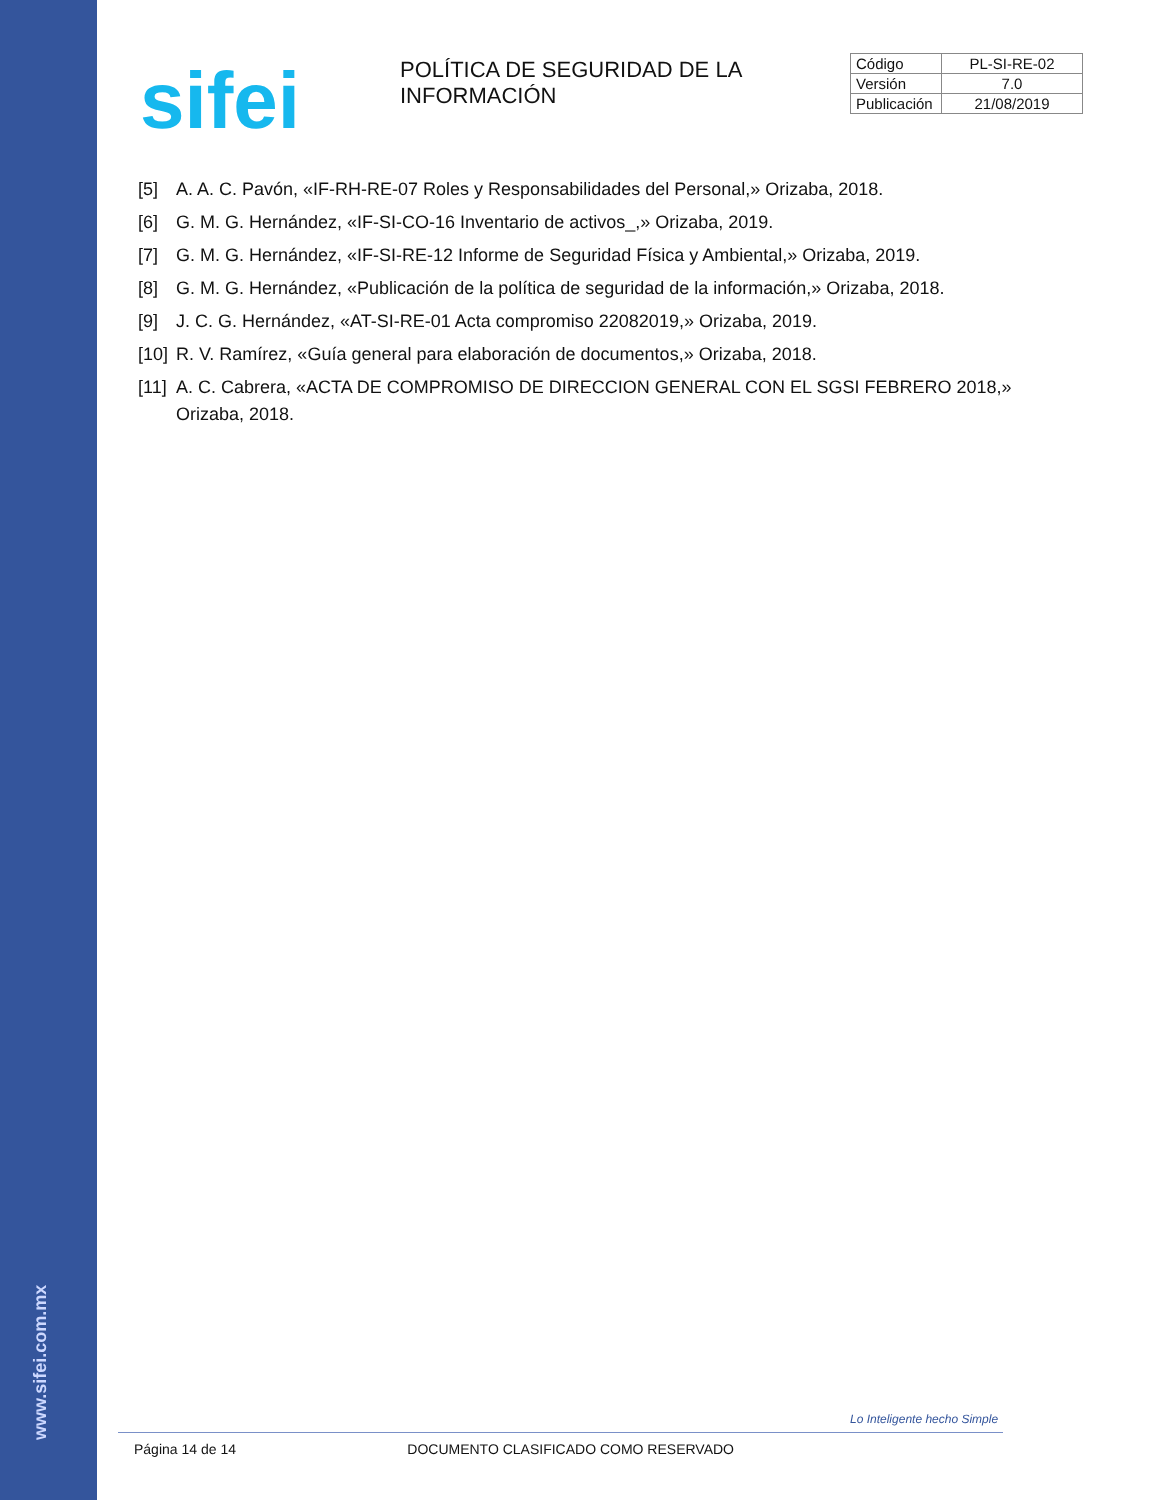www.sifei.com.mx
sifei
POLÍTICA DE SEGURIDAD DE LA INFORMACIÓN
| Código | PL-SI-RE-02 |
| Versión | 7.0 |
| Publicación | 21/08/2019 |
[5] A. A. C. Pavón, «IF-RH-RE-07 Roles y Responsabilidades del Personal,» Orizaba, 2018.
[6] G. M. G. Hernández, «IF-SI-CO-16 Inventario de activos_,» Orizaba, 2019.
[7] G. M. G. Hernández, «IF-SI-RE-12 Informe de Seguridad Física y Ambiental,» Orizaba, 2019.
[8] G. M. G. Hernández, «Publicación de la política de seguridad de la información,» Orizaba, 2018.
[9] J. C. G. Hernández, «AT-SI-RE-01 Acta compromiso 22082019,» Orizaba, 2019.
[10] R. V. Ramírez, «Guía general para elaboración de documentos,» Orizaba, 2018.
[11] A. C. Cabrera, «ACTA DE COMPROMISO DE DIRECCION GENERAL CON EL SGSI FEBRERO 2018,» Orizaba, 2018.
Lo Inteligente hecho Simple
Página 14 de 14 DOCUMENTO CLASIFICADO COMO RESERVADO